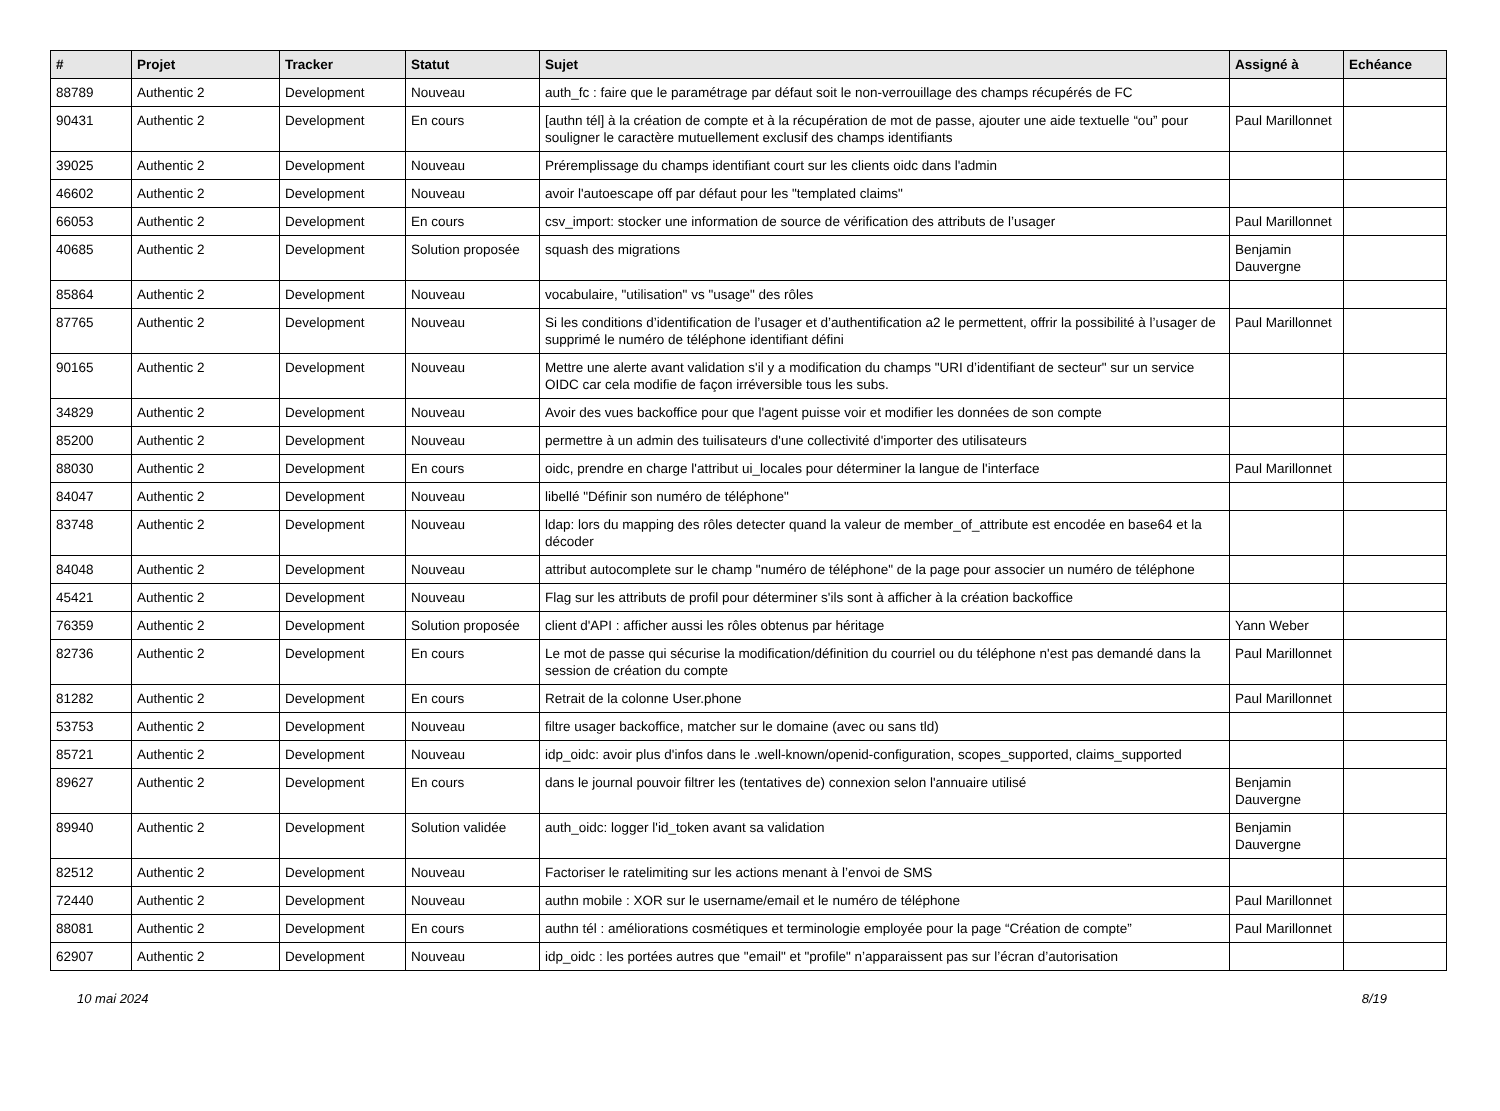| # | Projet | Tracker | Statut | Sujet | Assigné à | Echéance |
| --- | --- | --- | --- | --- | --- | --- |
| 88789 | Authentic 2 | Development | Nouveau | auth_fc : faire que le paramétrage par défaut soit le non-verrouillage des champs récupérés de FC | | |
| 90431 | Authentic 2 | Development | En cours | [authn tél] à la création de compte et à la récupération de mot de passe, ajouter une aide textuelle “ou” pour souligner le caractère mutuellement exclusif des champs identifiants | Paul Marillonnet | |
| 39025 | Authentic 2 | Development | Nouveau | Préremplissage du champs identifiant court sur les clients oidc dans l'admin | | |
| 46602 | Authentic 2 | Development | Nouveau | avoir l'autoescape off par défaut pour les "templated claims" | | |
| 66053 | Authentic 2 | Development | En cours | csv_import: stocker une information de source de vérification des attributs de l’usager | Paul Marillonnet | |
| 40685 | Authentic 2 | Development | Solution proposée | squash des migrations | Benjamin Dauvergne | |
| 85864 | Authentic 2 | Development | Nouveau | vocabulaire, "utilisation" vs "usage" des rôles | | |
| 87765 | Authentic 2 | Development | Nouveau | Si les conditions d’identification de l’usager et d’authentification a2 le permettent, offrir la possibilité à l’usager de supprimé le numéro de téléphone identifiant défini | Paul Marillonnet | |
| 90165 | Authentic 2 | Development | Nouveau | Mettre une alerte avant validation s'il y a modification du champs "URI d’identifiant de secteur" sur un service OIDC car cela modifie de façon irréversible tous les subs. | | |
| 34829 | Authentic 2 | Development | Nouveau | Avoir des vues backoffice pour que l'agent puisse voir et modifier les données de son compte | | |
| 85200 | Authentic 2 | Development | Nouveau | permettre à un admin des tuilisateurs d'une collectivité d'importer des utilisateurs | | |
| 88030 | Authentic 2 | Development | En cours | oidc, prendre en charge l'attribut ui_locales pour déterminer la langue de l'interface | Paul Marillonnet | |
| 84047 | Authentic 2 | Development | Nouveau | libellé "Définir son numéro de téléphone" | | |
| 83748 | Authentic 2 | Development | Nouveau | ldap: lors du mapping des rôles detecter quand la valeur de member_of_attribute est encodée en base64 et la décoder | | |
| 84048 | Authentic 2 | Development | Nouveau | attribut autocomplete sur le champ "numéro de téléphone" de la page pour associer un numéro de téléphone | | |
| 45421 | Authentic 2 | Development | Nouveau | Flag sur les attributs de profil pour déterminer s'ils sont à afficher à la création backoffice | | |
| 76359 | Authentic 2 | Development | Solution proposée | client d'API : afficher aussi les rôles obtenus par héritage | Yann Weber | |
| 82736 | Authentic 2 | Development | En cours | Le mot de passe qui sécurise la modification/définition du courriel ou du téléphone n'est pas demandé dans la session de création du compte | Paul Marillonnet | |
| 81282 | Authentic 2 | Development | En cours | Retrait de la colonne User.phone | Paul Marillonnet | |
| 53753 | Authentic 2 | Development | Nouveau | filtre usager backoffice, matcher sur le domaine (avec ou sans tld) | | |
| 85721 | Authentic 2 | Development | Nouveau | idp_oidc: avoir plus d'infos dans le .well-known/openid-configuration, scopes_supported, claims_supported | | |
| 89627 | Authentic 2 | Development | En cours | dans le journal pouvoir filtrer les (tentatives de) connexion selon l'annuaire utilisé | Benjamin Dauvergne | |
| 89940 | Authentic 2 | Development | Solution validée | auth_oidc: logger l'id_token avant sa validation | Benjamin Dauvergne | |
| 82512 | Authentic 2 | Development | Nouveau | Factoriser le ratelimiting sur les actions menant à l’envoi de SMS | | |
| 72440 | Authentic 2 | Development | Nouveau | authn mobile : XOR sur le username/email et le numéro de téléphone | Paul Marillonnet | |
| 88081 | Authentic 2 | Development | En cours | authn tél : améliorations cosmétiques et terminologie employée pour la page “Création de compte” | Paul Marillonnet | |
| 62907 | Authentic 2 | Development | Nouveau | idp_oidc : les portées autres que "email" et "profile" n’apparaissent pas sur l’écran d’autorisation | | |
10 mai 2024 8/19